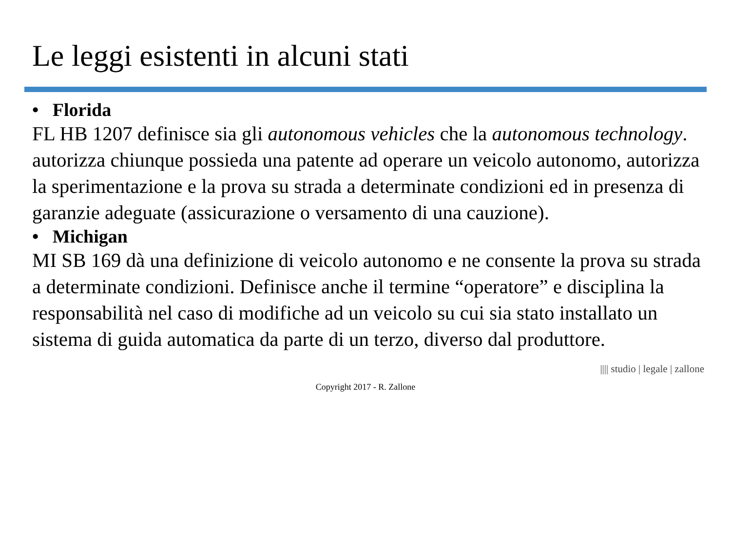Le leggi esistenti in alcuni stati
• Florida
FL HB 1207 definisce sia gli autonomous vehicles che la autonomous technology.
autorizza chiunque possieda una patente ad operare un veicolo autonomo, autorizza la sperimentazione e la prova su strada a determinate condizioni ed in presenza di garanzie adeguate (assicurazione o versamento di una cauzione).
• Michigan
MI SB 169 dà una definizione di veicolo autonomo e ne consente la prova su strada a determinate condizioni. Definisce anche il termine “operatore” e disciplina la responsabilità nel caso di modifiche ad un veicolo su cui sia stato installato un sistema di guida automatica da parte di un terzo, diverso dal produttore.
|||| studio | legale | zallone
Copyright 2017 - R. Zallone